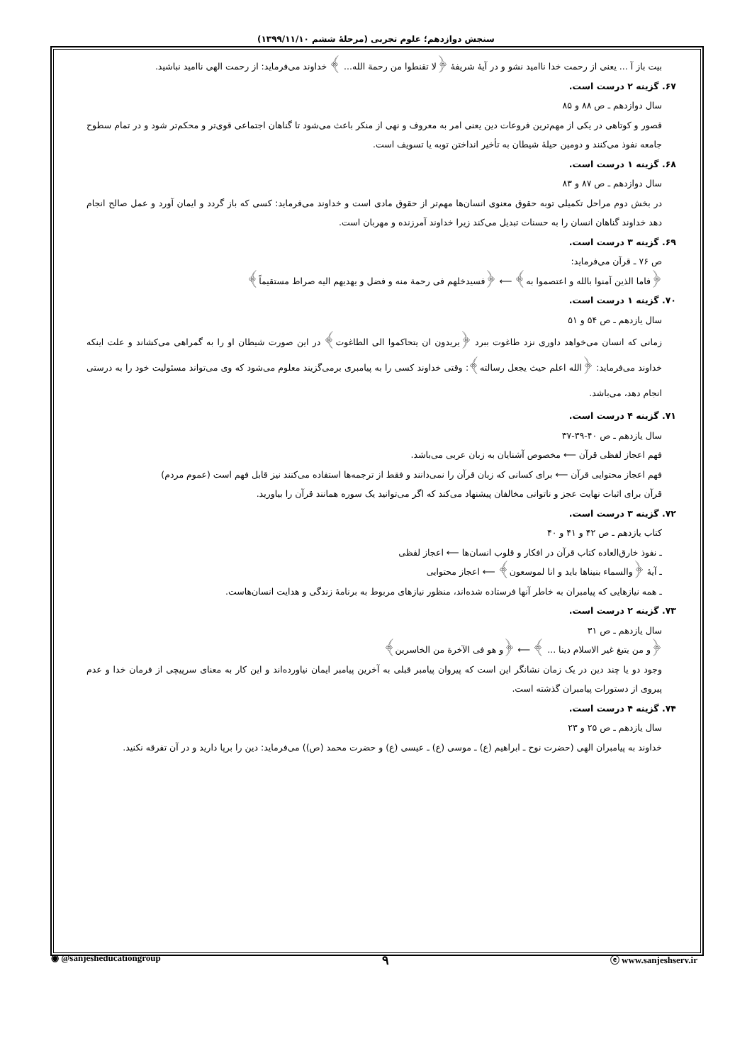سنجش دوازدهم؛ علوم تجربی (مرحلهٔ ششم ۱۳۹۹/۱۱/۱۰)
بیت باز آ ... یعنی از رحمت خدا ناامید نشو و در آیهٔ شریفهٔ ﴿لا تقنطوا من رحمة الله... ﴾ خداوند می‌فرماید: از رحمت الهی ناامید نباشید.
۶۷. گزینه ۲ درست است.
سال دوازدهم ـ ص ۸۸ و ۸۵
قصور و کوتاهی در یکی از مهم‌ترین فروعات دین یعنی امر به معروف و نهی از منکر باعث می‌شود تا گناهان اجتماعی قوی‌تر و محکم‌تر شود و در تمام سطوح جامعه نفوذ می‌کنند و دومین حیلهٔ شیطان به تأخیر انداختن توبه یا تسویف است.
۶۸. گزینه ۱ درست است.
سال دوازدهم ـ ص ۸۷ و ۸۳
در بخش دوم مراحل تکمیلی توبه حقوق معنوی انسان‌ها مهم‌تر از حقوق مادی است و خداوند می‌فرماید: کسی که باز گردد و ایمان آورد و عمل صالح انجام دهد خداوند گناهان انسان را به حسنات تبدیل می‌کند زیرا خداوند آمرزنده و مهربان است.
۶۹. گزینه ۳ درست است.
ص ۷۶ ـ قرآن می‌فرماید:
﴿فاما الذین آمنوا بالله و اعتصموا به﴾ ⟵ ﴿فسیدخلهم فی رحمة منه و فضل و یهدیهم الیه صراط مستقیماً﴾
۷۰. گزینه ۱ درست است.
سال یازدهم ـ ص ۵۴ و ۵۱
زمانی که انسان می‌خواهد داوری نزد طاغوت ببرد ﴿یریدون ان یتحاکموا الی الطاغوت﴾ در این صورت شیطان او را به گمراهی می‌کشاند و علت اینکه خداوند می‌فرماید: ﴿الله اعلم حیث یجعل رسالته﴾: وقتی خداوند کسی را به پیامبری برمی‌گزیند معلوم می‌شود که وی می‌تواند مسئولیت خود را به درستی انجام دهد، می‌باشد.
۷۱. گزینه ۴ درست است.
سال یازدهم ـ ص ۴۰-۳۹-۳۷
فهم اعجاز لفظی قرآن ⟵ مخصوص آشنایان به زبان عربی می‌باشد.
فهم اعجاز محتوایی قرآن ⟵ برای کسانی که زبان قرآن را نمی‌دانند و فقط از ترجمه‌ها استفاده می‌کنند نیز قابل فهم است (عموم مردم)
قرآن برای اثبات نهایت عجز و ناتوانی مخالفان پیشنهاد می‌کند که اگر می‌توانید یک سوره همانند قرآن را بیاورید.
۷۲. گزینه ۳ درست است.
کتاب یازدهم ـ ص ۴۲ و ۴۱ و ۴۰
ـ نفوذ خارق‌العاده کتاب قرآن در افکار و قلوب انسان‌ها ⟵ اعجاز لفظی
ـ آیهٔ ﴿والسماء بنیناها باید و انا لموسعون﴾ ⟵ اعجاز محتوایی
ـ همه نیازهایی که پیامبران به خاطر آنها فرستاده شده‌اند، منظور نیازهای مربوط به برنامهٔ زندگی و هدایت انسان‌هاست.
۷۳. گزینه ۲ درست است.
سال یازدهم ـ ص ۳۱
﴿و من یتبغ غیر الاسلام دینا ... ﴾ ⟵ ﴿و هو فی الآخرة من الخاسرین﴾
وجود دو یا چند دین در یک زمان نشانگر این است که پیروان پیامبر قبلی به آخرین پیامبر ایمان نیاورده‌اند و این کار به معنای سرپیچی از فرمان خدا و عدم پیروی از دستورات پیامبران گذشته است.
۷۴. گزینه ۴ درست است.
سال یازدهم ـ ص ۲۵ و ۲۳
خداوند به پیامبران الهی (حضرت نوح ـ ابراهیم (ع) ـ موسی (ع) ـ عیسی (ع) و حضرت محمد (ص)) می‌فرماید: دین را برپا دارید و در آن تفرقه نکنید.
◉ @sanjesheducationgroup ۹ ⓔ www.sanjeshserv.ir